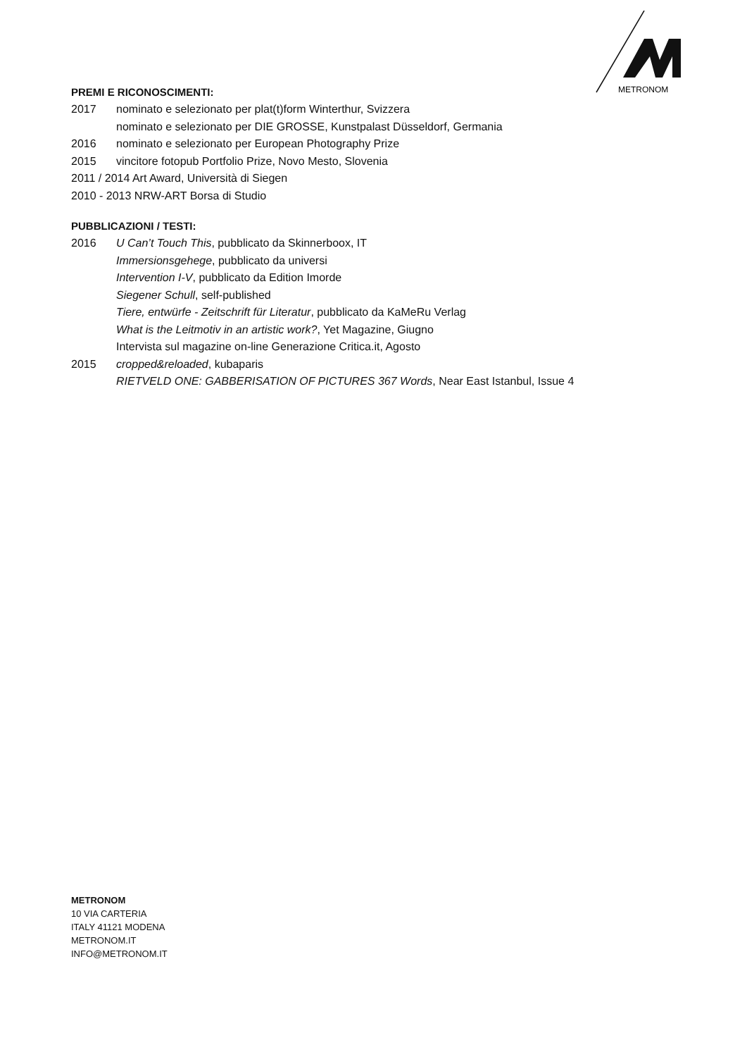METRONOM
PREMI E RICONOSCIMENTI:
2017 nominato e selezionato per plat(t)form Winterthur, Svizzera
nominato e selezionato per DIE GROSSE, Kunstpalast Düsseldorf, Germania
2016 nominato e selezionato per European Photography Prize
2015 vincitore fotopub Portfolio Prize, Novo Mesto, Slovenia
2011 / 2014 Art Award, Università di Siegen
2010 - 2013 NRW-ART Borsa di Studio
PUBBLICAZIONI / TESTI:
2016 U Can’t Touch This, pubblicato da Skinnerboox, IT
Immersionsgehege, pubblicato da universi
Intervention I-V, pubblicato da Edition Imorde
Siegener Schull, self-published
Tiere, entwürfe - Zeitschrift für Literatur, pubblicato da KaMeRu Verlag
What is the Leitmotiv in an artistic work?, Yet Magazine, Giugno
Intervista sul magazine on-line Generazione Critica.it, Agosto
2015 cropped&reloaded, kubaparis
RIETVELD ONE: GABBERISATION OF PICTURES 367 Words, Near East Istanbul, Issue 4
METRONOM
10 VIA CARTERIA
ITALY 41121 MODENA
METRONOM.IT
INFO@METRONOM.IT